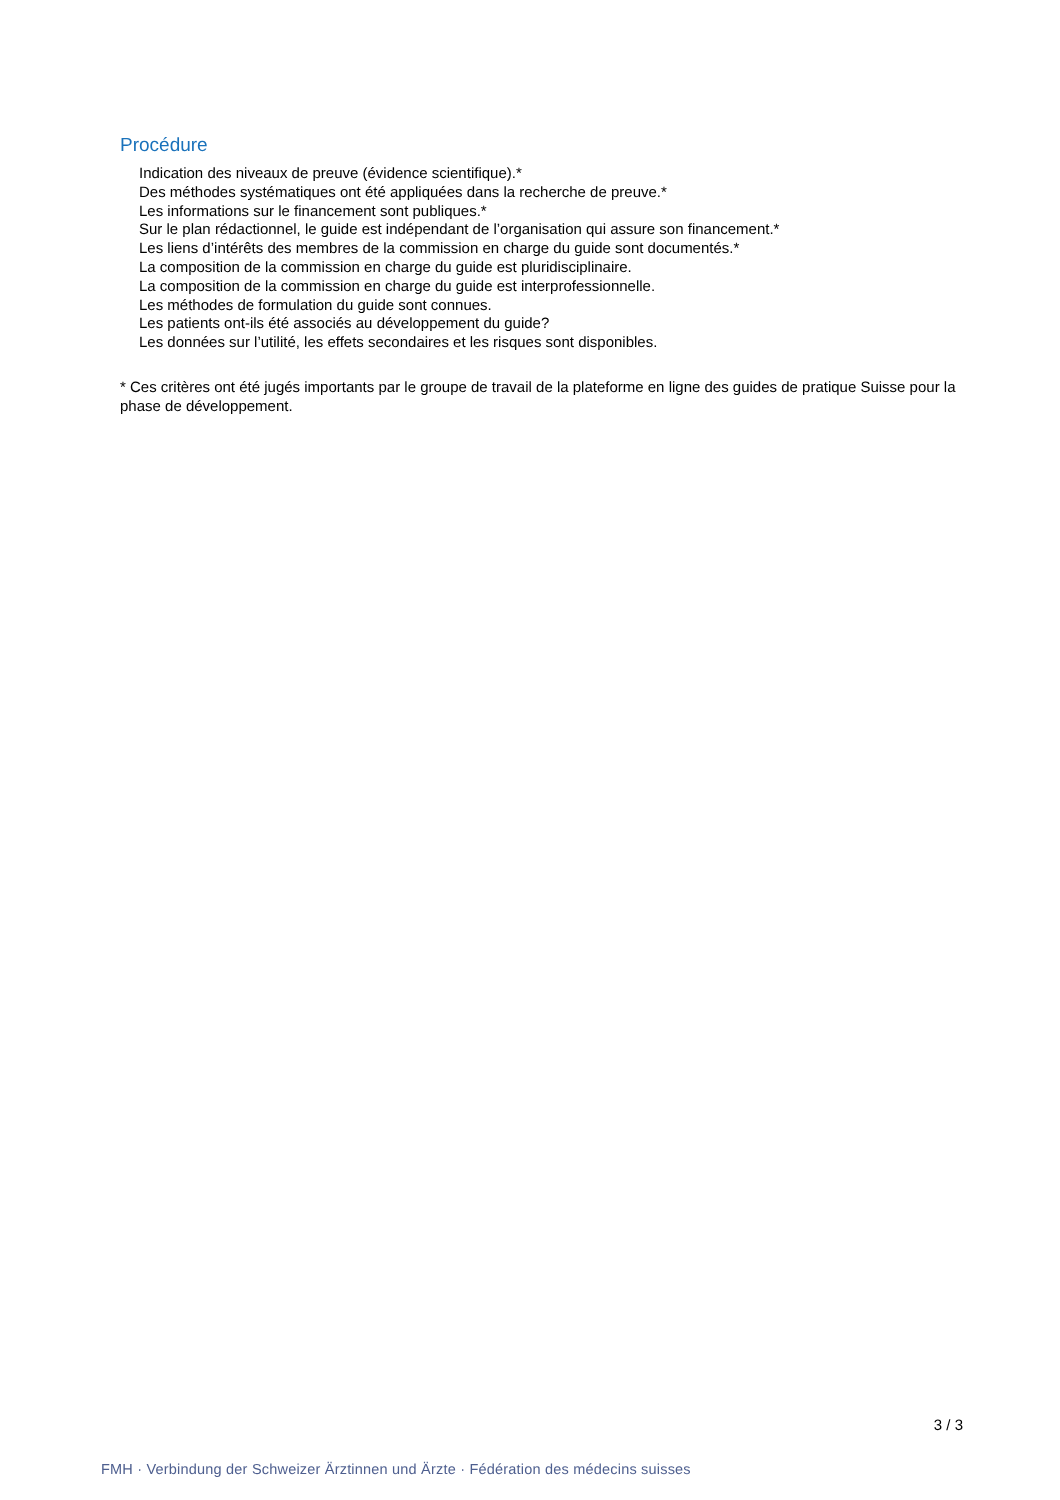Procédure
Indication des niveaux de preuve (évidence scientifique).*
Des méthodes systématiques ont été appliquées dans la recherche de preuve.*
Les informations sur le financement sont publiques.*
Sur le plan rédactionnel, le guide est indépendant de l’organisation qui assure son financement.*
Les liens d’intérêts des membres de la commission en charge du guide sont documentés.*
La composition de la commission en charge du guide est pluridisciplinaire.
La composition de la commission en charge du guide est interprofessionnelle.
Les méthodes de formulation du guide sont connues.
Les patients ont-ils été associés au développement du guide?
Les données sur l’utilité, les effets secondaires et les risques sont disponibles.
* Ces critères ont été jugés importants par le groupe de travail de la plateforme en ligne des guides de pratique Suisse pour la phase de développement.
3 / 3
FMH · Verbindung der Schweizer Ärztinnen und Ärzte · Fédération des médecins suisses